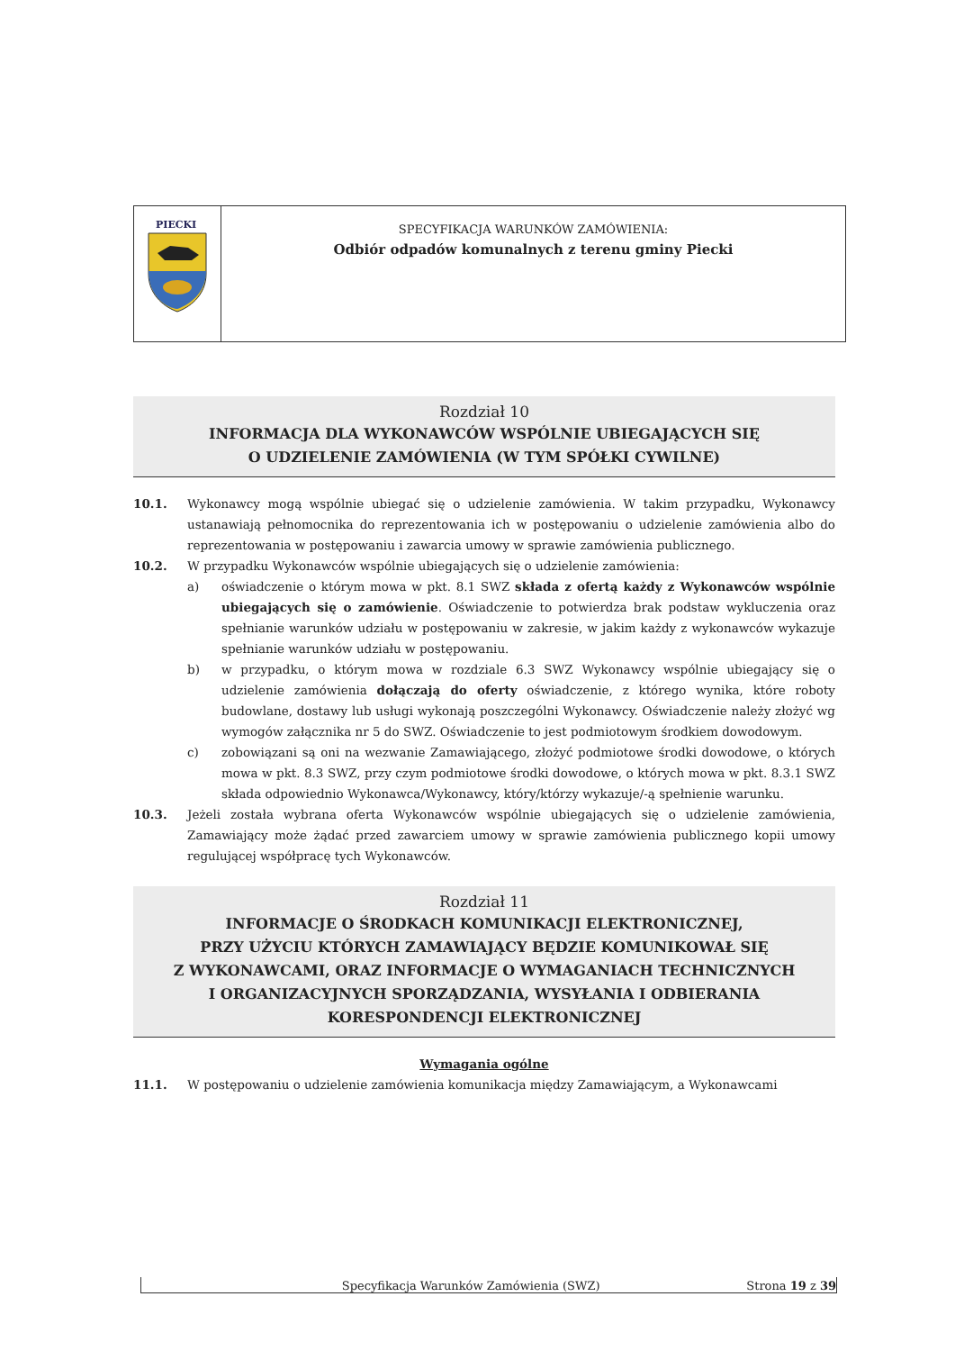PIECKI
SPECYFIKACJA WARUNKÓW ZAMÓWIENIA:
Odbiór odpadów komunalnych z terenu gminy Piecki
Rozdział 10
INFORMACJA DLA WYKONAWCÓW WSPÓLNIE UBIEGAJĄCYCH SIĘ
O UDZIELENIE ZAMÓWIENIA (W TYM SPÓŁKI CYWILNE)
10.1. Wykonawcy mogą wspólnie ubiegać się o udzielenie zamówienia. W takim przypadku, Wykonawcy ustanawiają pełnomocnika do reprezentowania ich w postępowaniu o udzielenie zamówienia albo do reprezentowania w postępowaniu i zawarcia umowy w sprawie zamówienia publicznego.
10.2. W przypadku Wykonawców wspólnie ubiegających się o udzielenie zamówienia:
a) oświadczenie o którym mowa w pkt. 8.1 SWZ składa z ofertą każdy z Wykonawców wspólnie ubiegających się o zamówienie. Oświadczenie to potwierdza brak podstaw wykluczenia oraz spełnianie warunków udziału w postępowaniu w zakresie, w jakim każdy z wykonawców wykazuje spełnianie warunków udziału w postępowaniu.
b) w przypadku, o którym mowa w rozdziale 6.3 SWZ Wykonawcy wspólnie ubiegający się o udzielenie zamówienia dołączają do oferty oświadczenie, z którego wynika, które roboty budowlane, dostawy lub usługi wykonają poszczególni Wykonawcy. Oświadczenie należy złożyć wg wymogów załącznika nr 5 do SWZ. Oświadczenie to jest podmiotowym środkiem dowodowym.
c) zobowiązani są oni na wezwanie Zamawiającego, złożyć podmiotowe środki dowodowe, o których mowa w pkt. 8.3 SWZ, przy czym podmiotowe środki dowodowe, o których mowa w pkt. 8.3.1 SWZ składa odpowiednio Wykonawca/Wykonawcy, który/którzy wykazuje/-ą spełnienie warunku.
10.3. Jeżeli została wybrana oferta Wykonawców wspólnie ubiegających się o udzielenie zamówienia, Zamawiający może żądać przed zawarciem umowy w sprawie zamówienia publicznego kopii umowy regulującej współpracę tych Wykonawców.
Rozdział 11
INFORMACJE O ŚRODKACH KOMUNIKACJI ELEKTRONICZNEJ,
PRZY UŻYCIU KTÓRYCH ZAMAWIAJĄCY BĘDZIE KOMUNIKOWAŁ SIĘ
Z WYKONAWCAMI, ORAZ INFORMACJE O WYMAGANIACH TECHNICZNYCH
I ORGANIZACYJNYCH SPORZĄDZANIA, WYSYŁANIA I ODBIERANIA
KORESPONDENCJI ELEKTRONICZNEJ
Wymagania ogólne
11.1. W postępowaniu o udzielenie zamówienia komunikacja między Zamawiającym, a Wykonawcami
Specyfikacja Warunków Zamówienia (SWZ) Strona 19 z 39